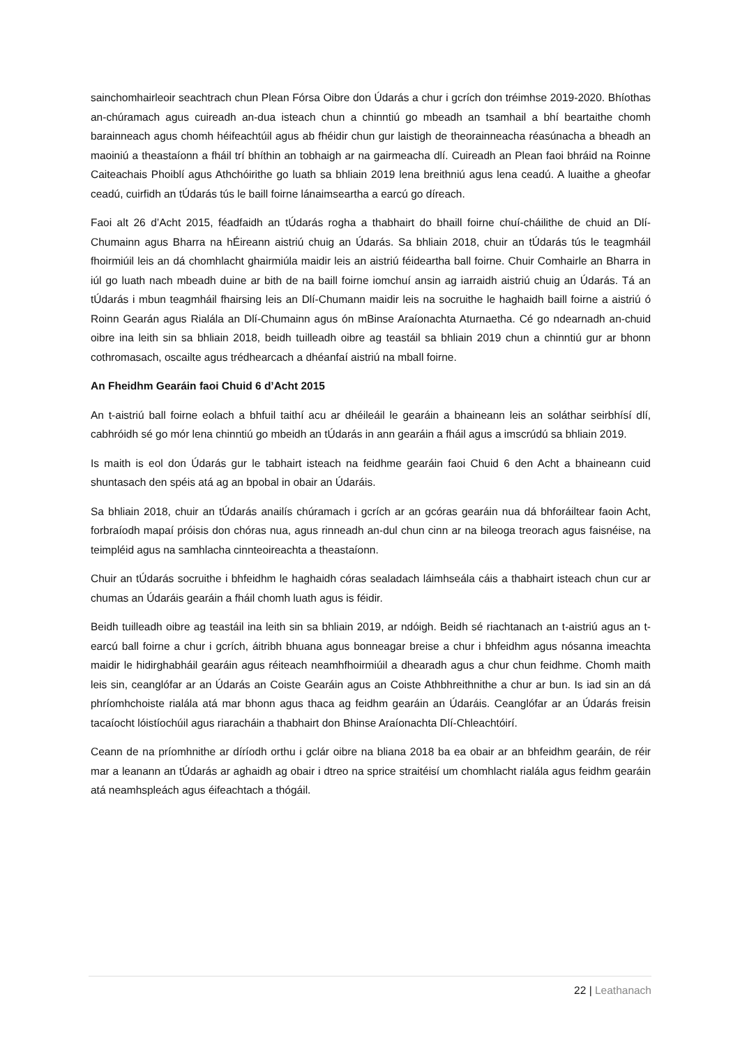sainchomhairleoir seachtrach chun Plean Fórsa Oibre don Údarás a chur i gcrích don tréimhse 2019-2020. Bhíothas an-chúramach agus cuireadh an-dua isteach chun a chinntiú go mbeadh an tsamhail a bhí beartaithe chomh barainneach agus chomh héifeachtúil agus ab fhéidir chun gur laistigh de theorainneacha réasúnacha a bheadh an maoiniú a theastaíonn a fháil trí bhíthin an tobhaigh ar na gairmeacha dlí. Cuireadh an Plean faoi bhráid na Roinne Caiteachais Phoiblí agus Athchóirithe go luath sa bhliain 2019 lena breithniú agus lena ceadú. A luaithe a gheofar ceadú, cuirfidh an tÚdarás tús le baill foirne lánaimseartha a earcú go díreach.
Faoi alt 26 d’Acht 2015, féadfaidh an tÚdarás rogha a thabhairt do bhaill foirne chuí-cháilithe de chuid an Dlí-Chumainn agus Bharra na hÉireann aistriú chuig an Údarás. Sa bhliain 2018, chuir an tÚdarás tús le teagmháil fhoirmiúil leis an dá chomhlacht ghairmiúla maidir leis an aistriú féideartha ball foirne. Chuir Comhairle an Bharra in iúl go luath nach mbeadh duine ar bith de na baill foirne iomchuí ansin ag iarraidh aistriú chuig an Údarás. Tá an tÚdarás i mbun teagmháil fhairsing leis an Dlí-Chumann maidir leis na socruithe le haghaidh baill foirne a aistriú ó Roinn Gearán agus Rialála an Dlí-Chumainn agus ón mBinse Araíonachta Aturnaetha. Cé go ndearnadh an-chuid oibre ina leith sin sa bhliain 2018, beidh tuilleadh oibre ag teastáil sa bhliain 2019 chun a chinntiú gur ar bhonn cothromasach, oscailte agus trédhearcach a dhéanfaí aistriú na mball foirne.
An Fheidhm Gearáin faoi Chuid 6 d’Acht 2015
An t-aistriú ball foirne eolach a bhfuil taithí acu ar dhéileáil le gearáin a bhaineann leis an soláthar seirbhísí dlí, cabhróidh sé go mór lena chinntiú go mbeidh an tÚdarás in ann gearáin a fháil agus a imscrúdú sa bhliain 2019.
Is maith is eol don Údarás gur le tabhairt isteach na feidhme gearáin faoi Chuid 6 den Acht a bhaineann cuid shuntasach den spéis atá ag an bpobal in obair an Údaráis.
Sa bhliain 2018, chuir an tÚdarás anailís chúramach i gcrích ar an gcóras gearáin nua dá bhforáiltear faoin Acht, forbraíodh mapaí próisis don chóras nua, agus rinneadh an-dul chun cinn ar na bileoga treorach agus faisnéise, na teimpléid agus na samhlacha cinnteoireachta a theastaíonn.
Chuir an tÚdarás socruithe i bhfeidhm le haghaidh córas sealadach láimhseála cáis a thabhairt isteach chun cur ar chumas an Údaráis gearáin a fháil chomh luath agus is féidir.
Beidh tuilleadh oibre ag teastáil ina leith sin sa bhliain 2019, ar ndóigh. Beidh sé riachtanach an t-aistriú agus an t-earcú ball foirne a chur i gcrích, áitribh bhuana agus bonneagar breise a chur i bhfeidhm agus nósanna imeachta maidir le hidirghabháil gearáin agus réiteach neamhfhoirmiúil a dhearadh agus a chur chun feidhme. Chomh maith leis sin, ceanglófar ar an Údarás an Coiste Gearáin agus an Coiste Athbhreithnithe a chur ar bun. Is iad sin an dá phríomhchoiste rialála atá mar bhonn agus thaca ag feidhm gearáin an Údaráis. Ceanglófar ar an Údarás freisin tacaíocht lóistíochúil agus riaracháin a thabhairt don Bhinse Araíonachta Dlí-Chleachtóirí.
Ceann de na príomhnithe ar díríodh orthu i gclár oibre na bliana 2018 ba ea obair ar an bhfeidhm gearáin, de réir mar a leanann an tÚdarás ar aghaidh ag obair i dtreo na sprice straitéisí um chomhlacht rialála agus feidhm gearáin atá neamhspleách agus éifeachtach a thógáil.
22 | Leathanach